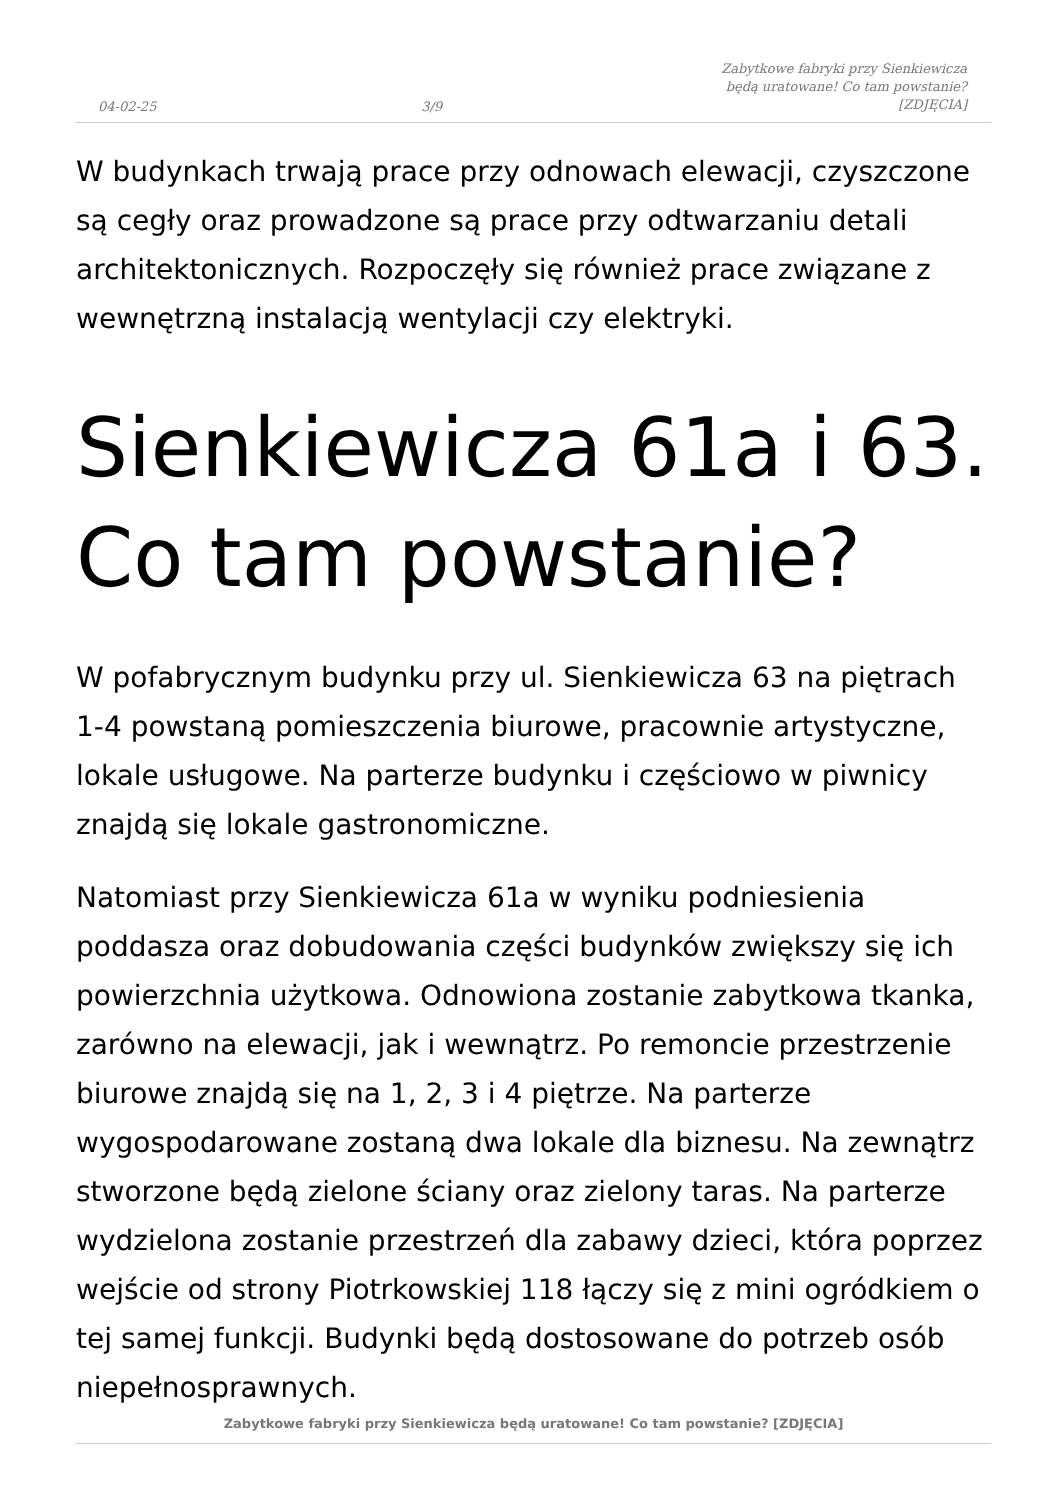04-02-25 3/9 Zabytkowe fabryki przy Sienkiewicza będą uratowane! Co tam powstanie? [ZDJĘCIA]
W budynkach trwają prace przy odnowach elewacji, czyszczone są cegły oraz prowadzone są prace przy odtwarzaniu detali architektonicznych. Rozpoczęły się również prace związane z wewnętrzną instalacją wentylacji czy elektryki.
Sienkiewicza 61a i 63. Co tam powstanie?
W pofabrycznym budynku przy ul. Sienkiewicza 63 na piętrach 1-4 powstaną pomieszczenia biurowe, pracownie artystyczne, lokale usługowe. Na parterze budynku i częściowo w piwnicy znajdą się lokale gastronomiczne.
Natomiast przy Sienkiewicza 61a w wyniku podniesienia poddasza oraz dobudowania części budynków zwiększy się ich powierzchnia użytkowa. Odnowiona zostanie zabytkowa tkanka, zarówno na elewacji, jak i wewnątrz. Po remoncie przestrzenie biurowe znajdą się na 1, 2, 3 i 4 piętrze. Na parterze wygospodarowane zostaną dwa lokale dla biznesu. Na zewnątrz stworzone będą zielone ściany oraz zielony taras. Na parterze wydzielona zostanie przestrzeń dla zabawy dzieci, która poprzez wejście od strony Piotrkowskiej 118 łączy się z mini ogródkiem o tej samej funkcji. Budynki będą dostosowane do potrzeb osób niepełnosprawnych.
Zabytkowe fabryki przy Sienkiewicza będą uratowane! Co tam powstanie? [ZDJĘCIA]